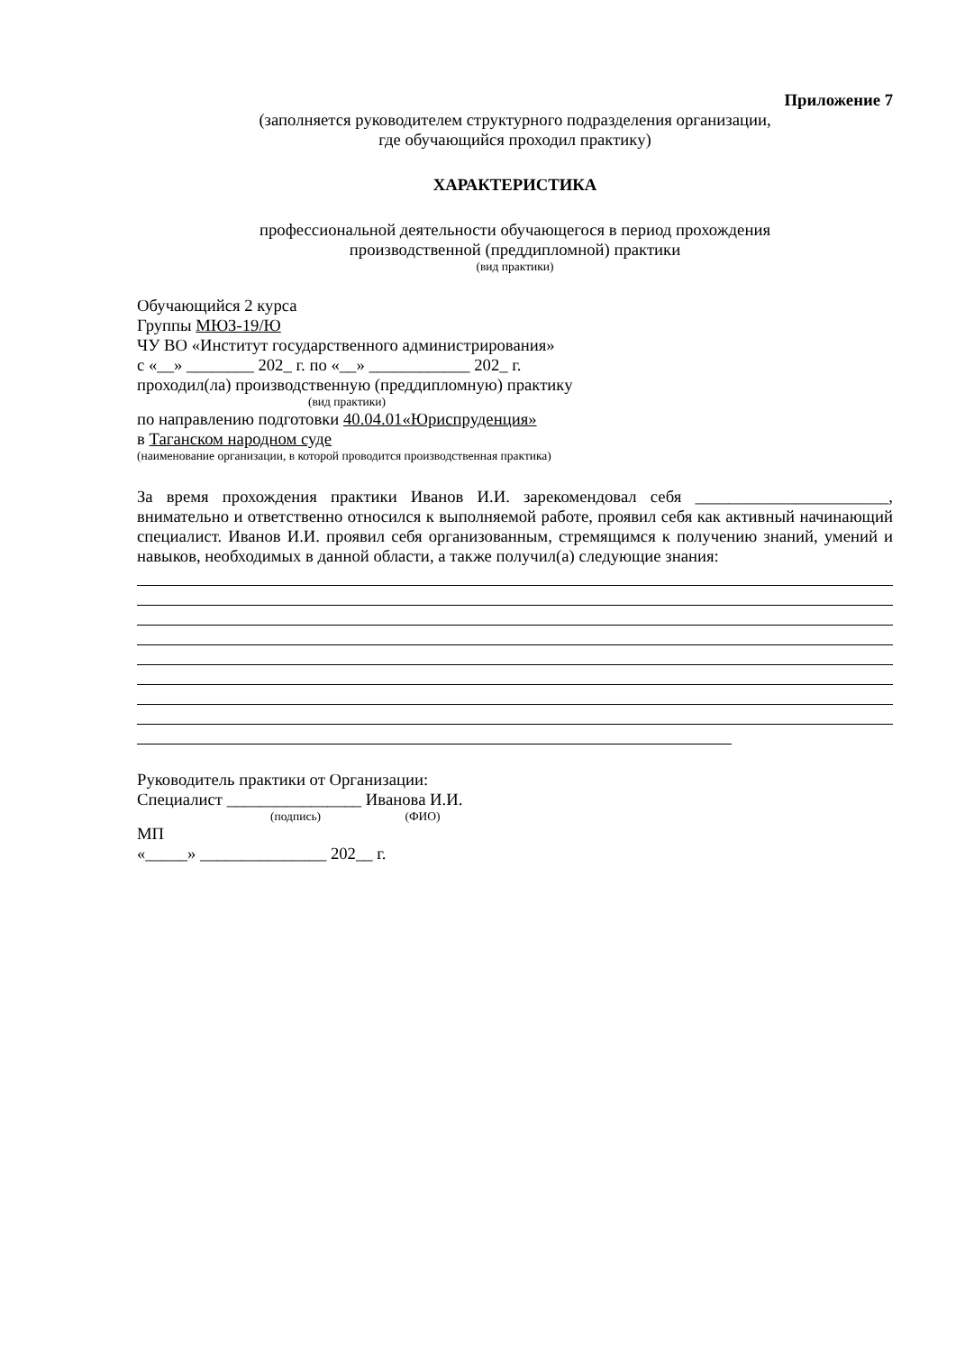Приложение 7
(заполняется руководителем структурного подразделения организации,
где обучающийся проходил практику)
ХАРАКТЕРИСТИКА
профессиональной деятельности обучающегося в период прохождения
производственной (преддипломной) практики
(вид практики)
Обучающийся 2 курса
Группы МЮЗ-19/Ю
ЧУ ВО «Институт государственного администрирования»
с «__» ________ 202_ г. по «__» ____________ 202_ г.
проходил(ла) производственную (преддипломную) практику
(вид практики)
по направлению подготовки 40.04.01«Юриспруденция»
в Таганском народном суде
(наименование организации, в которой проводится производственная практика)
За время прохождения практики Иванов И.И. зарекомендовал себя _______________________, внимательно и ответственно относился к выполняемой работе, проявил себя как активный начинающий специалист. Иванов И.И. проявил себя организованным, стремящимся к получению знаний, умений и навыков, необходимых в данной области, а также получил(а) следующие знания:
Руководитель практики от Организации:
Специалист ________________ Иванова И.И.
(подпись) (ФИО)
МП
«_____» _______________ 202__ г.